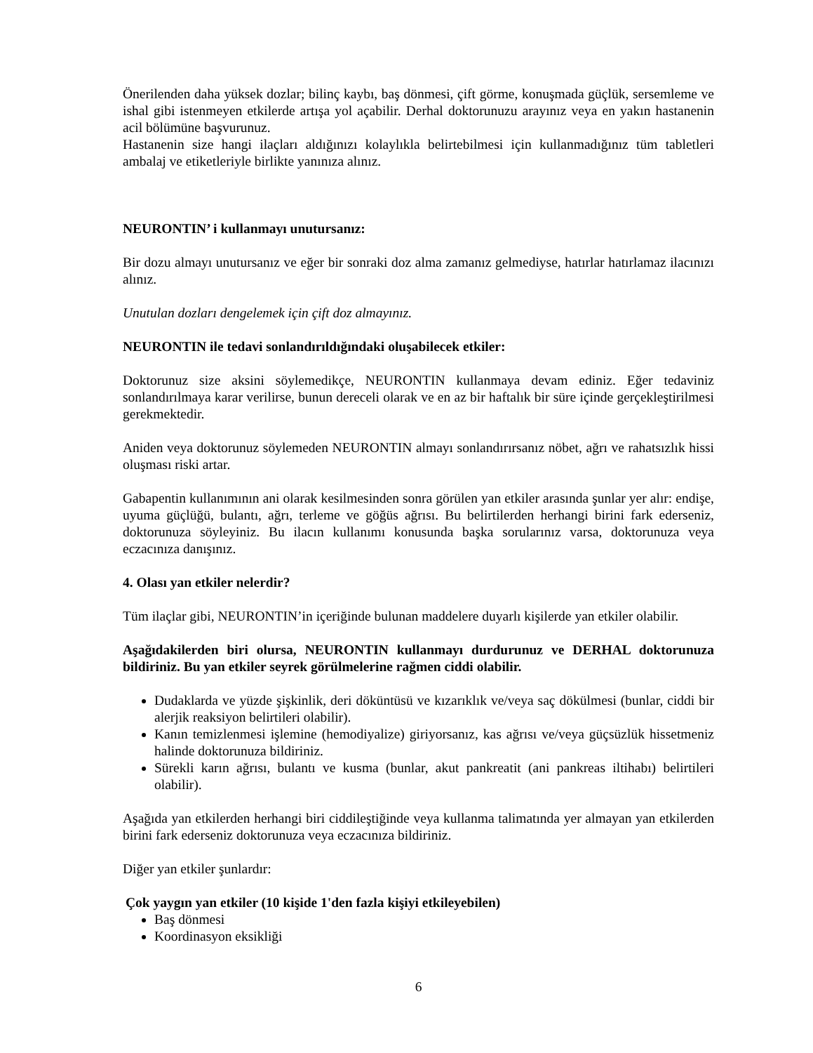Önerilenden daha yüksek dozlar; bilinç kaybı, baş dönmesi, çift görme, konuşmada güçlük, sersemleme ve ishal gibi istenmeyen etkilerde artışa yol açabilir. Derhal doktorunuzu arayınız veya en yakın hastanenin acil bölümüne başvurunuz.
Hastanenin size hangi ilaçları aldığınızı kolaylıkla belirtebilmesi için kullanmadığınız tüm tabletleri ambalaj ve etiketleriyle birlikte yanınıza alınız.
NEURONTIN’ i kullanmayı unutursanız:
Bir dozu almayı unutursanız ve eğer bir sonraki doz alma zamanız gelmediyse, hatırlar hatırlamaz ilacınızı alınız.
Unutulan dozları dengelemek için çift doz almayınız.
NEURONTIN ile tedavi sonlandırıldığındaki oluşabilecek etkiler:
Doktorunuz size aksini söylemedikçe, NEURONTIN kullanmaya devam ediniz. Eğer tedaviniz sonlandırılmaya karar verilirse, bunun dereceli olarak ve en az bir haftalık bir süre içinde gerçekleştirilmesi gerekmektedir.
Aniden veya doktorunuz söylemeden NEURONTIN almayı sonlandırırsanız nöbet, ağrı ve rahatsızlık hissi oluşması riski artar.
Gabapentin kullanımının ani olarak kesilmesinden sonra görülen yan etkiler arasında şunlar yer alır: endişe, uyuma güçlüğü, bulantı, ağrı, terleme ve göğüs ağrısı. Bu belirtilerden herhangi birini fark ederseniz, doktorunuza söyleyiniz. Bu ilacın kullanımı konusunda başka sorularınız varsa, doktorunuza veya eczacınıza danışınız.
4. Olası yan etkiler nelerdir?
Tüm ilaçlar gibi, NEURONTIN’in içeriğinde bulunan maddelere duyarlı kişilerde yan etkiler olabilir.
Aşağıdakilerden biri olursa, NEURONTIN kullanmayı durdurunuz ve DERHAL doktorunuza bildiriniz. Bu yan etkiler seyrek görülmelerine rağmen ciddi olabilir.
Dudaklarda ve yüzde şişkinlik, deri döküntüsü ve kızarıklık ve/veya saç dökülmesi (bunlar, ciddi bir alerjik reaksiyon belirtileri olabilir).
Kanın temizlenmesi işlemine (hemodiyalize) giriyorsanız, kas ağrısı ve/veya güçsüzlük hissetmeniz halinde doktorunuza bildiriniz.
Sürekli karın ağrısı, bulantı ve kusma (bunlar, akut pankreatit (ani pankreas iltihabı) belirtileri olabilir).
Aşağıda yan etkilerden herhangi biri ciddileştiğinde veya kullanma talimatında yer almayan yan etkilerden birini fark ederseniz doktorunuza veya eczacınıza bildiriniz.
Diğer yan etkiler şunlardır:
Çok yaygın yan etkiler (10 kişide 1'den fazla kişiyi etkileyebilen)
Baş dönmesi
Koordinasyon eksikliği
6